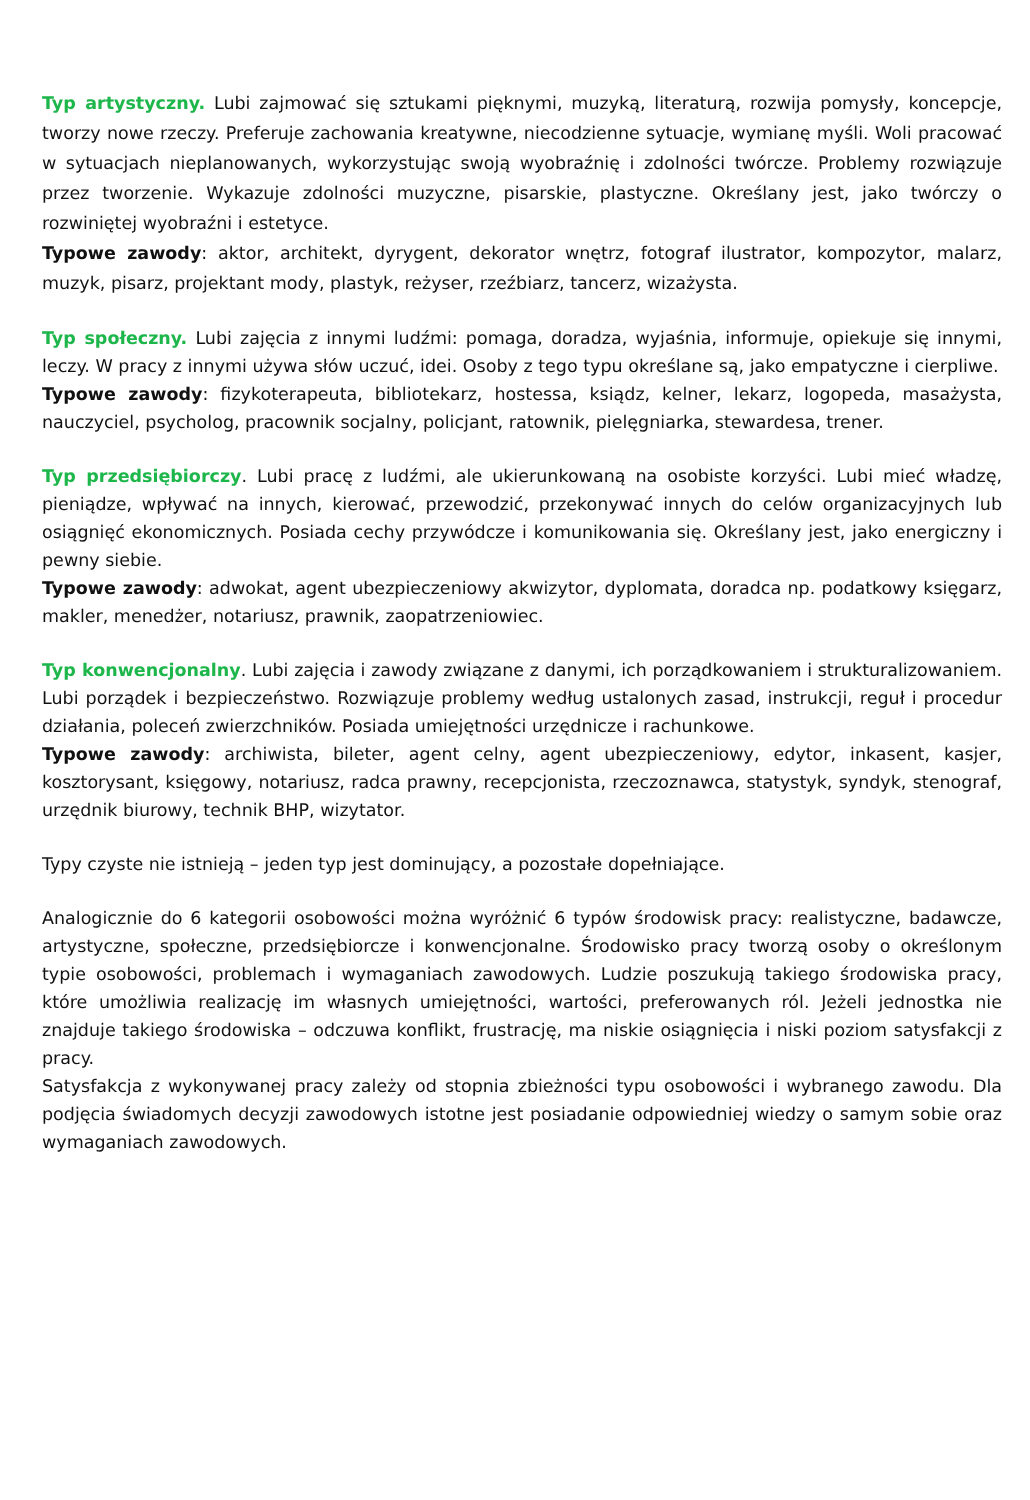Typ artystyczny. Lubi zajmować się sztukami pięknymi, muzyką, literaturą, rozwija pomysły, koncepcje, tworzy nowe rzeczy. Preferuje zachowania kreatywne, niecodzienne sytuacje, wymianę myśli. Woli pracować w sytuacjach nieplanowanych, wykorzystując swoją wyobraźnię i zdolności twórcze. Problemy rozwiązuje przez tworzenie. Wykazuje zdolności muzyczne, pisarskie, plastyczne. Określany jest, jako twórczy o rozwiniętej wyobraźni i estetyce.
Typowe zawody: aktor, architekt, dyrygent, dekorator wnętrz, fotograf ilustrator, kompozytor, malarz, muzyk, pisarz, projektant mody, plastyk, reżyser, rzeźbiarz, tancerz, wizażysta.
Typ społeczny. Lubi zajęcia z innymi ludźmi: pomaga, doradza, wyjaśnia, informuje, opiekuje się innymi, leczy. W pracy z innymi używa słów uczuć, idei. Osoby z tego typu określane są, jako empatyczne i cierpliwe.
Typowe zawody: fizykoterapeuta, bibliotekarz, hostessa, ksiądz, kelner, lekarz, logopeda, masażysta, nauczyciel, psycholog, pracownik socjalny, policjant, ratownik, pielęgniarka, stewardesa, trener.
Typ przedsiębiorczy. Lubi pracę z ludźmi, ale ukierunkowaną na osobiste korzyści. Lubi mieć władzę, pieniądze, wpływać na innych, kierować, przewodzić, przekonywać innych do celów organizacyjnych lub osiągnięć ekonomicznych. Posiada cechy przywódcze i komunikowania się. Określany jest, jako energiczny i pewny siebie.
Typowe zawody: adwokat, agent ubezpieczeniowy akwizytor, dyplomata, doradca np. podatkowy księgarz, makler, menedżer, notariusz, prawnik, zaopatrzeniowiec.
Typ konwencjonalny. Lubi zajęcia i zawody związane z danymi, ich porządkowaniem i strukturalizowaniem. Lubi porządek i bezpieczeństwo. Rozwiązuje problemy według ustalonych zasad, instrukcji, reguł i procedur działania, poleceń zwierzchników. Posiada umiejętności urzędnicze i rachunkowe.
Typowe zawody: archiwista, bileter, agent celny, agent ubezpieczeniowy, edytor, inkasent, kasjer, kosztorysant, księgowy, notariusz, radca prawny, recepcjonista, rzeczoznawca, statystyk, syndyk, stenograf, urzędnik biurowy, technik BHP, wizytator.
Typy czyste nie istnieją – jeden typ jest dominujący, a pozostałe dopełniające.
Analogicznie do 6 kategorii osobowości można wyróżnić 6 typów środowisk pracy: realistyczne, badawcze, artystyczne, społeczne, przedsiębiorcze i konwencjonalne. Środowisko pracy tworzą osoby o określonym typie osobowości, problemach i wymaganiach zawodowych. Ludzie poszukują takiego środowiska pracy, które umożliwia realizację im własnych umiejętności, wartości, preferowanych ról. Jeżeli jednostka nie znajduje takiego środowiska – odczuwa konflikt, frustrację, ma niskie osiągnięcia i niski poziom satysfakcji z pracy.
Satysfakcja z wykonywanej pracy zależy od stopnia zbieżności typu osobowości i wybranego zawodu. Dla podjęcia świadomych decyzji zawodowych istotne jest posiadanie odpowiedniej wiedzy o samym sobie oraz wymaganiach zawodowych.